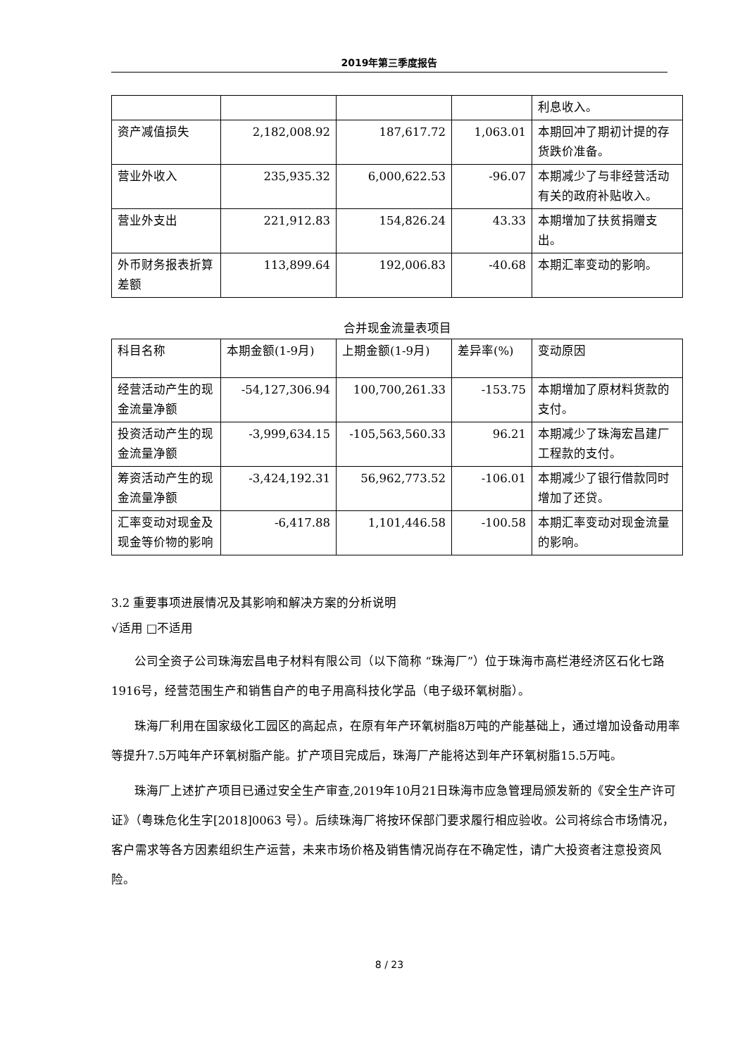2019年第三季度报告
| | | | | 利息收入。 |
| 资产减值损失 | 2,182,008.92 | 187,617.72 | 1,063.01 | 本期回冲了期初计提的存货跌价准备。 |
| 营业外收入 | 235,935.32 | 6,000,622.53 | -96.07 | 本期减少了与非经营活动有关的政府补贴收入。 |
| 营业外支出 | 221,912.83 | 154,826.24 | 43.33 | 本期增加了扶贫捐赠支出。 |
| 外币财务报表折算差额 | 113,899.64 | 192,006.83 | -40.68 | 本期汇率变动的影响。 |
合并现金流量表项目
| 科目名称 | 本期金额(1-9月) | 上期金额(1-9月) | 差异率(%) | 变动原因 |
| 经营活动产生的现金流量净额 | -54,127,306.94 | 100,700,261.33 | -153.75 | 本期增加了原材料货款的支付。 |
| 投资活动产生的现金流量净额 | -3,999,634.15 | -105,563,560.33 | 96.21 | 本期减少了珠海宏昌建厂工程款的支付。 |
| 筹资活动产生的现金流量净额 | -3,424,192.31 | 56,962,773.52 | -106.01 | 本期减少了银行借款同时增加了还贷。 |
| 汇率变动对现金及现金等价物的影响 | -6,417.88 | 1,101,446.58 | -100.58 | 本期汇率变动对现金流量的影响。 |
3.2 重要事项进展情况及其影响和解决方案的分析说明
√适用 □不适用
公司全资子公司珠海宏昌电子材料有限公司（以下简称 “珠海厂”）位于珠海市高栏港经济区石化七路1916号，经营范围生产和销售自产的电子用高科技化学品（电子级环氧树脂）。
珠海厂利用在国家级化工园区的高起点，在原有年产环氧树脂8万吨的产能基础上，通过增加设备动用率等提升7.5万吨年产环氧树脂产能。扩产项目完成后，珠海厂产能将达到年产环氧树脂15.5万吨。
珠海厂上述扩产项目已通过安全生产审查,2019年10月21日珠海市应急管理局颁发新的《安全生产许可证》（粤珠危化生字[2018]0063 号）。后续珠海厂将按环保部门要求履行相应验收。公司将综合市场情况，客户需求等各方因素组织生产运营，未来市场价格及销售情况尚存在不确定性，请广大投资者注意投资风险。
8 / 23